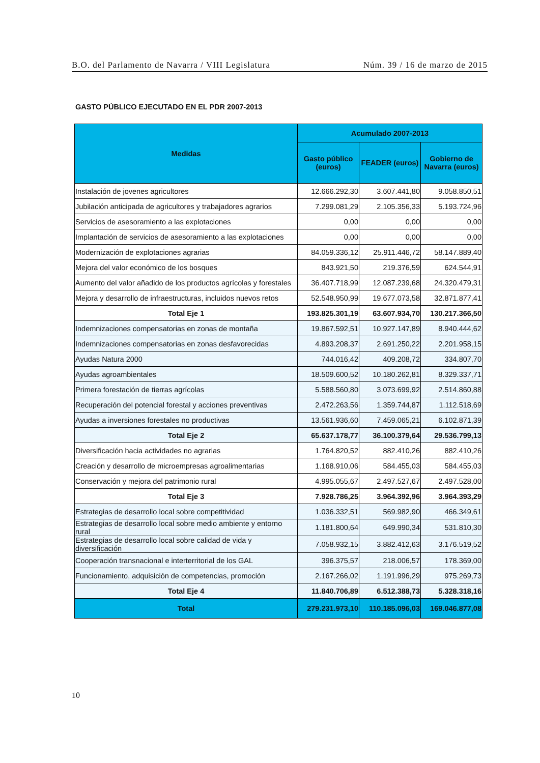B.O. del Parlamento de Navarra / VIII Legislatura Núm. 39 / 16 de marzo de 2015
GASTO PÚBLICO EJECUTADO EN EL PDR 2007-2013
| Medidas | Acumulado 2007-2013 | | |
| --- | --- | --- | --- |
| | Gasto público (euros) | FEADER (euros) | Gobierno de Navarra (euros) |
| Instalación de jovenes agricultores | 12.666.292,30 | 3.607.441,80 | 9.058.850,51 |
| Jubilación anticipada de agricultores y trabajadores agrarios | 7.299.081,29 | 2.105.356,33 | 5.193.724,96 |
| Servicios de asesoramiento a las explotaciones | 0,00 | 0,00 | 0,00 |
| Implantación de servicios de asesoramiento a las explotaciones | 0,00 | 0,00 | 0,00 |
| Modernización de explotaciones agrarias | 84.059.336,12 | 25.911.446,72 | 58.147.889,40 |
| Mejora del valor económico de los bosques | 843.921,50 | 219.376,59 | 624.544,91 |
| Aumento del valor añadido de los productos agrícolas y forestales | 36.407.718,99 | 12.087.239,68 | 24.320.479,31 |
| Mejora y desarrollo de infraestructuras, incluidos nuevos retos | 52.548.950,99 | 19.677.073,58 | 32.871.877,41 |
| Total Eje 1 | 193.825.301,19 | 63.607.934,70 | 130.217.366,50 |
| Indemnizaciones compensatorias en zonas de montaña | 19.867.592,51 | 10.927.147,89 | 8.940.444,62 |
| Indemnizaciones compensatorias en zonas desfavorecidas | 4.893.208,37 | 2.691.250,22 | 2.201.958,15 |
| Ayudas Natura 2000 | 744.016,42 | 409.208,72 | 334.807,70 |
| Ayudas agroambientales | 18.509.600,52 | 10.180.262,81 | 8.329.337,71 |
| Primera forestación de tierras agrícolas | 5.588.560,80 | 3.073.699,92 | 2.514.860,88 |
| Recuperación del potencial forestal y acciones preventivas | 2.472.263,56 | 1.359.744,87 | 1.112.518,69 |
| Ayudas a inversiones forestales no productivas | 13.561.936,60 | 7.459.065,21 | 6.102.871,39 |
| Total Eje 2 | 65.637.178,77 | 36.100.379,64 | 29.536.799,13 |
| Diversificación hacia actividades no agrarias | 1.764.820,52 | 882.410,26 | 882.410,26 |
| Creación y desarrollo de microempresas agroalimentarias | 1.168.910,06 | 584.455,03 | 584.455,03 |
| Conservación y mejora del patrimonio rural | 4.995.055,67 | 2.497.527,67 | 2.497.528,00 |
| Total Eje 3 | 7.928.786,25 | 3.964.392,96 | 3.964.393,29 |
| Estrategias de desarrollo local sobre competitividad | 1.036.332,51 | 569.982,90 | 466.349,61 |
| Estrategias de desarrollo local sobre medio ambiente y entorno rural | 1.181.800,64 | 649.990,34 | 531.810,30 |
| Estrategias de desarrollo local sobre calidad de vida y diversificación | 7.058.932,15 | 3.882.412,63 | 3.176.519,52 |
| Cooperación transnacional e interterritorial de los GAL | 396.375,57 | 218.006,57 | 178.369,00 |
| Funcionamiento, adquisición de competencias, promoción | 2.167.266,02 | 1.191.996,29 | 975.269,73 |
| Total Eje 4 | 11.840.706,89 | 6.512.388,73 | 5.328.318,16 |
| Total | 279.231.973,10 | 110.185.096,03 | 169.046.877,08 |
10